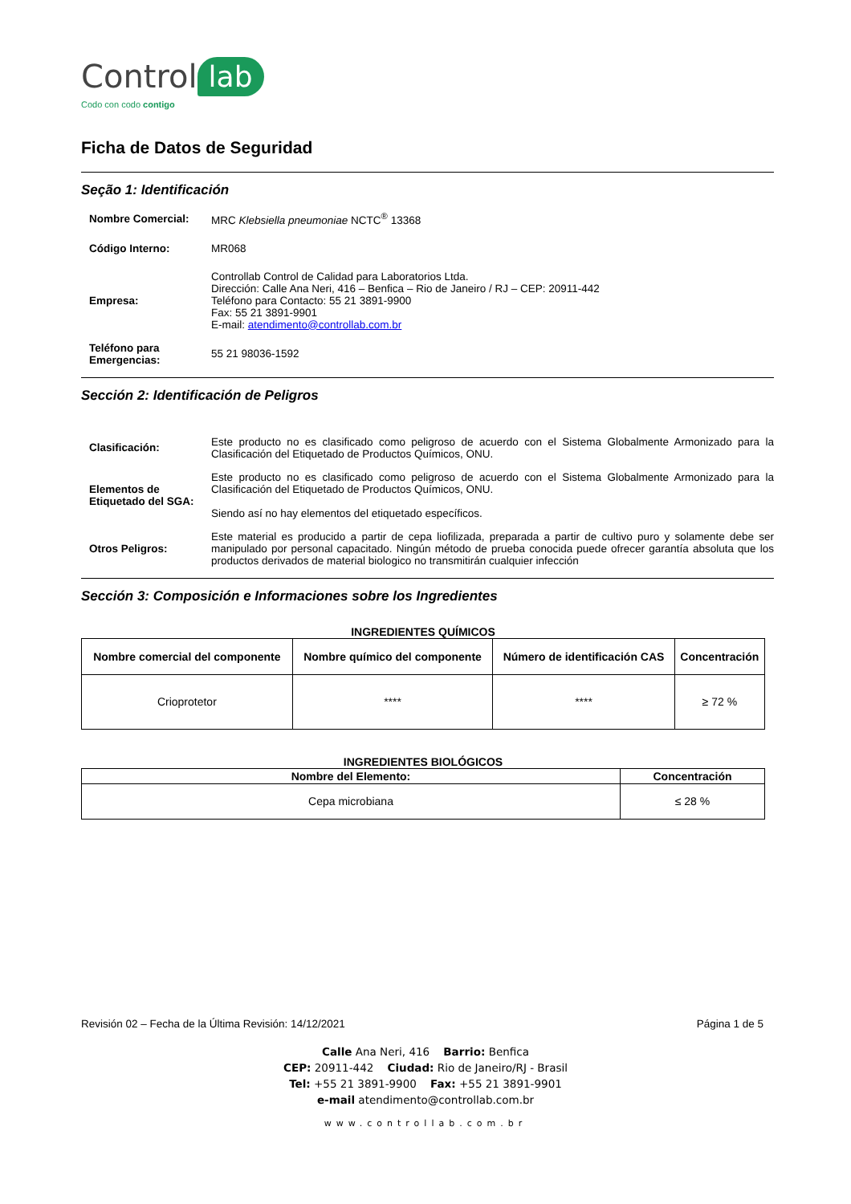Control lab
Codo con codo contigo
Ficha de Datos de Seguridad
Seção 1: Identificación
Nombre Comercial: MRC Klebsiella pneumoniae NCTC<sup>®</sup> 13368
Código Interno: MR068
Empresa: Controllab Control de Calidad para Laboratorios Ltda.
Dirección: Calle Ana Neri, 416 – Benfica – Rio de Janeiro / RJ – CEP: 20911-442
Teléfono para Contacto: 55 21 3891-9900
Fax: 55 21 3891-9901
E-mail: atendimento@controllab.com.br
Teléfono para Emergencias:
55 21 98036-1592
Sección 2: Identificación de Peligros
Clasificación: Este producto no es clasificado como peligroso de acuerdo con el Sistema Globalmente Armonizado para la Clasificación del Etiquetado de Productos Químicos, ONU.
Elementos de Etiquetado del SGA:
Este producto no es clasificado como peligroso de acuerdo con el Sistema Globalmente Armonizado para la Clasificación del Etiquetado de Productos Químicos, ONU.
Siendo así no hay elementos del etiquetado específicos.
Otros Peligros: Este material es producido a partir de cepa liofilizada, preparada a partir de cultivo puro y solamente debe ser manipulado por personal capacitado. Ningún método de prueba conocida puede ofrecer garantía absoluta que los productos derivados de material biologico no transmitirán cualquier infección
Sección 3: Composición e Informaciones sobre los Ingredientes
INGREDIENTES QUÍMICOS
| Nombre comercial del componente | Nombre químico del componente | Número de identificación CAS | Concentración |
| --- | --- | --- | --- |
| Crioprotetor | **** | **** | ≥ 72 % |
INGREDIENTES BIOLÓGICOS
| Nombre del Elemento: | Concentración |
| --- | --- |
| Cepa microbiana | ≤ 28 % |
Revisión 02 – Fecha de la Última Revisión: 14/12/2021 Página 1 de 5
Calle Ana Neri, 416 Barrio: Benfica
CEP: 20911-442 Ciudad: Rio de Janeiro/RJ - Brasil
Tel: +55 21 3891-9900 Fax: +55 21 3891-9901
e-mail atendimento@controllab.com.br
www.controllab.com.br